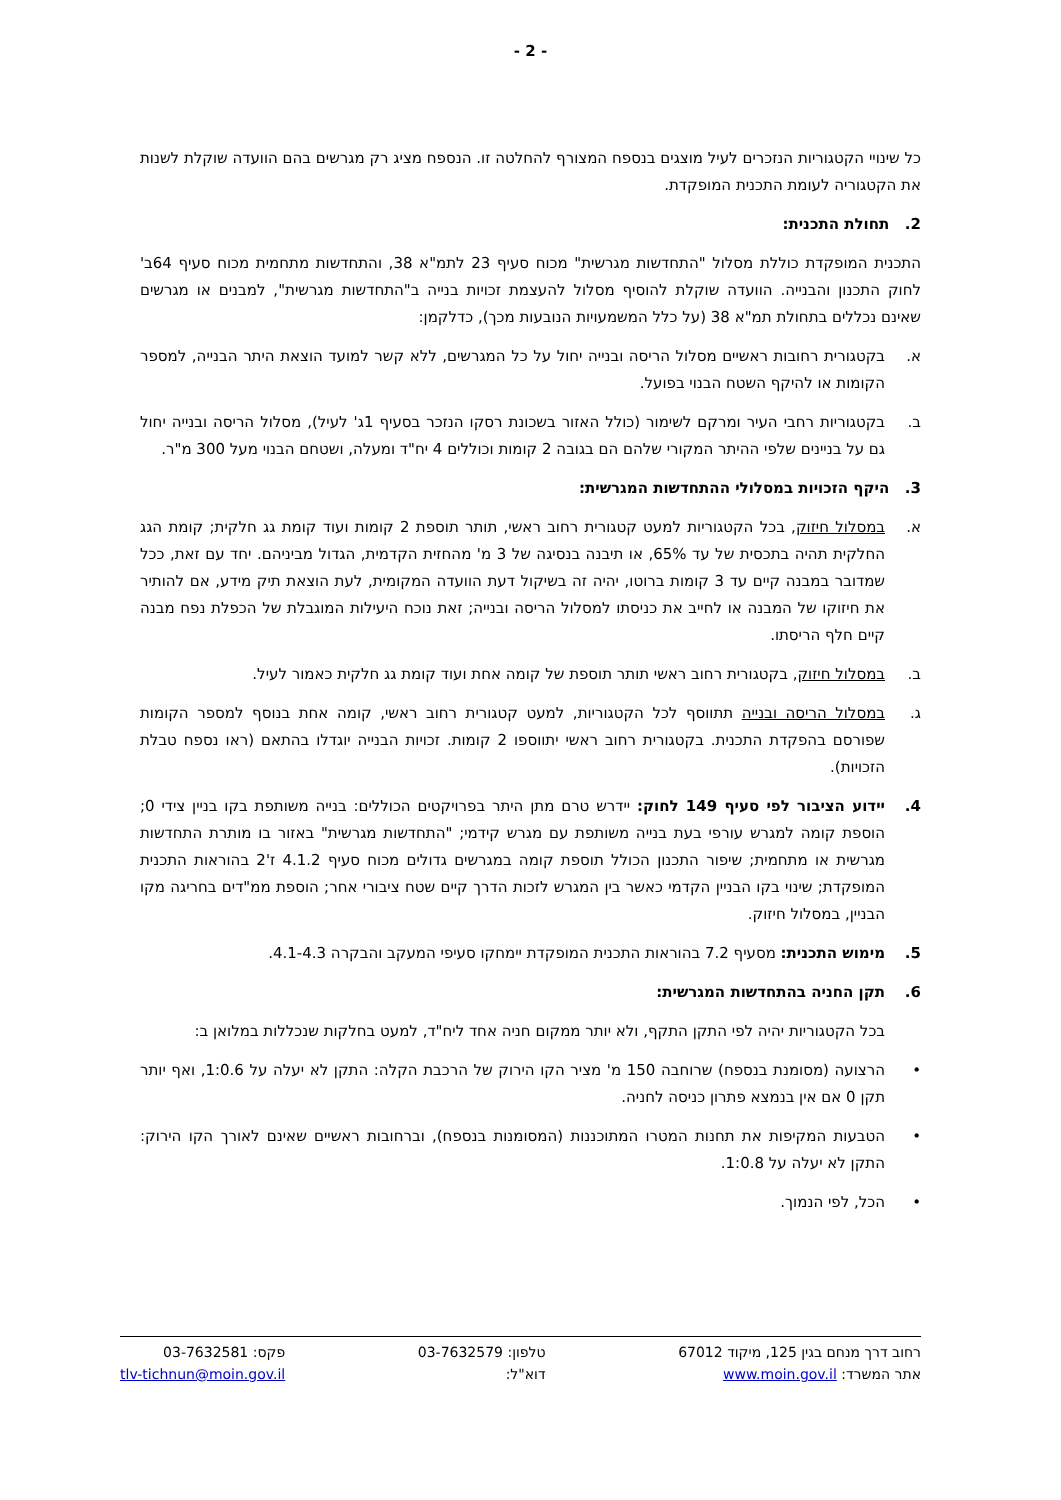- 2 -
כל שינויי הקטגוריות הנזכרים לעיל מוצגים בנספח המצורף להחלטה זו. הנספח מציג רק מגרשים בהם הוועדה שוקלת לשנות את הקטגוריה לעומת התכנית המופקדת.
2. תחולת התכנית:
התכנית המופקדת כוללת מסלול "התחדשות מגרשית" מכוח סעיף 23 לתמ"א 38, והתחדשות מתחמית מכוח סעיף 64ב' לחוק התכנון והבנייה. הוועדה שוקלת להוסיף מסלול להעצמת זכויות בנייה ב"התחדשות מגרשית", למבנים או מגרשים שאינם נכללים בתחולת תמ"א 38 (על כלל המשמעויות הנובעות מכך), כדלקמן:
א. בקטגורית רחובות ראשיים מסלול הריסה ובנייה יחול על כל המגרשים, ללא קשר למועד הוצאת היתר הבנייה, למספר הקומות או להיקף השטח הבנוי בפועל.
ב. בקטגוריות רחבי העיר ומרקם לשימור (כולל האזור בשכונת רסקו הנזכר בסעיף 1ג' לעיל), מסלול הריסה ובנייה יחול גם על בניינים שלפי ההיתר המקורי שלהם הם בגובה 2 קומות וכוללים 4 יח"ד ומעלה, ושטחם הבנוי מעל 300 מ"ר.
3. היקף הזכויות במסלולי ההתחדשות המגרשית:
א. במסלול חיזוק, בכל הקטגוריות למעט קטגורית רחוב ראשי, תותר תוספת 2 קומות ועוד קומת גג חלקית; קומת הגג החלקית תהיה בתכסית של עד 65%, או תיבנה בנסיגה של 3 מ' מהחזית הקדמית, הגדול מביניהם. יחד עם זאת, ככל שמדובר במבנה קיים עד 3 קומות ברוטו, יהיה זה בשיקול דעת הוועדה המקומית, לעת הוצאת תיק מידע, אם להותיר את חיזוקו של המבנה או לחייב את כניסתו למסלול הריסה ובנייה; זאת נוכח היעילות המוגבלת של הכפלת נפח מבנה קיים חלף הריסתו.
ב. במסלול חיזוק, בקטגורית רחוב ראשי תותר תוספת של קומה אחת ועוד קומת גג חלקית כאמור לעיל.
ג. במסלול הריסה ובנייה תתווסף לכל הקטגוריות, למעט קטגורית רחוב ראשי, קומה אחת בנוסף למספר הקומות שפורסם בהפקדת התכנית. בקטגורית רחוב ראשי יתווספו 2 קומות. זכויות הבנייה יוגדלו בהתאם (ראו נספח טבלת הזכויות).
4. יידוע הציבור לפי סעיף 149 לחוק: יידרש טרם מתן היתר בפרויקטים הכוללים: בנייה משותפת בקו בניין צידי 0; הוספת קומה למגרש עורפי בעת בנייה משותפת עם מגרש קידמי; "התחדשות מגרשית" באזור בו מותרת התחדשות מגרשית או מתחמית; שיפור התכנון הכולל תוספת קומה במגרשים גדולים מכוח סעיף 4.1.2 ז'2 בהוראות התכנית המופקדת; שינוי בקו הבניין הקדמי כאשר בין המגרש לזכות הדרך קיים שטח ציבורי אחר; הוספת ממ"דים בחריגה מקו הבניין, במסלול חיזוק.
5. מימוש התכנית: מסעיף 7.2 בהוראות התכנית המופקדת יימחקו סעיפי המעקב והבקרה 4.1-4.3.
6. תקן החניה בהתחדשות המגרשית:
בכל הקטגוריות יהיה לפי התקן התקף, ולא יותר ממקום חניה אחד ליח"ד, למעט בחלקות שנכללות במלואן ב:
• הרצועה (מסומנת בנספח) שרוחבה 150 מ' מציר הקו הירוק של הרכבת הקלה: התקן לא יעלה על 1:0.6, ואף יותר תקן 0 אם אין בנמצא פתרון כניסה לחניה.
• הטבעות המקיפות את תחנות המטרו המתוכננות (המסומנות בנספח), וברחובות ראשיים שאינם לאורך הקו הירוק: התקן לא יעלה על 1:0.8.
• הכל, לפי הנמוך.
רחוב דרך מנחם בגין 125, מיקוד 67012
אתר המשרד: www.moin.gov.il
טלפון: 03-7632579
דוא"ל:
פקס: 03-7632581
tlv-tichnun@moin.gov.il